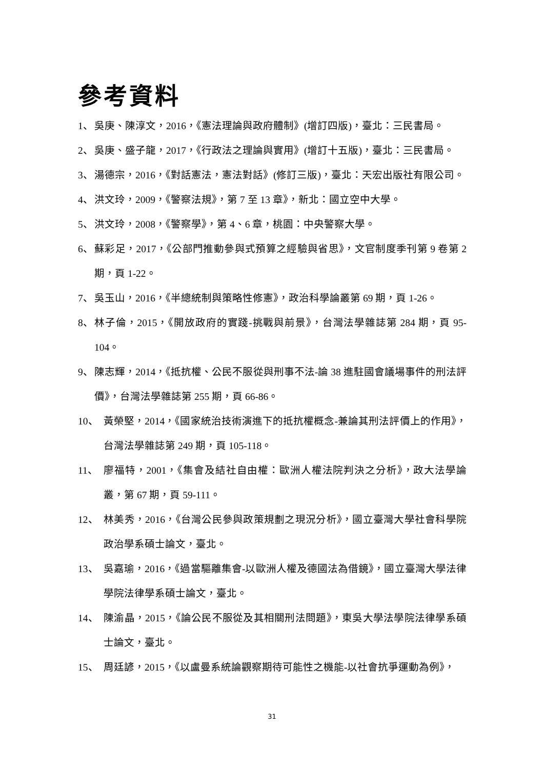參考資料
1、 吳庚、陳淳文，2016，《憲法理論與政府體制》(增訂四版)，臺北：三民書局。
2、 吳庚、盛子龍，2017，《行政法之理論與實用》(增訂十五版)，臺北：三民書局。
3、 湯德宗，2016，《對話憲法，憲法對話》(修訂三版)，臺北：天宏出版社有限公司。
4、 洪文玲，2009，《警察法規》，第 7 至 13 章》，新北：國立空中大學。
5、 洪文玲，2008，《警察學》，第 4、6 章，桃園：中央警察大學。
6、 蘇彩足，2017，《公部門推動參與式預算之經驗與省思》，文官制度季刊第 9 卷第 2 期，頁 1-22。
7、 吳玉山，2016，《半總統制與策略性修憲》，政治科學論叢第 69 期，頁 1-26。
8、 林子倫，2015，《開放政府的實踐-挑戰與前景》，台灣法學雜誌第 284 期，頁 95-104。
9、 陳志輝，2014，《抵抗權、公民不服從與刑事不法-論 38 進駐國會議場事件的刑法評價》，台灣法學雜誌第 255 期，頁 66-86。
10、 黃榮堅，2014，《國家統治技術演進下的抵抗權概念-兼論其刑法評價上的作用》，台灣法學雜誌第 249 期，頁 105-118。
11、 廖福特，2001，《集會及結社自由權：歐洲人權法院判決之分析》，政大法學論叢，第 67 期，頁 59-111。
12、 林美秀，2016，《台灣公民參與政策規劃之現況分析》，國立臺灣大學社會科學院政治學系碩士論文，臺北。
13、 吳嘉瑜，2016，《過當驅離集會-以歐洲人權及德國法為借鏡》，國立臺灣大學法律學院法律學系碩士論文，臺北。
14、 陳渝晶，2015，《論公民不服從及其相關刑法問題》，東吳大學法學院法律學系碩士論文，臺北。
15、 周廷諺，2015，《以盧曼系統論觀察期待可能性之機能-以社會抗爭運動為例》，
31